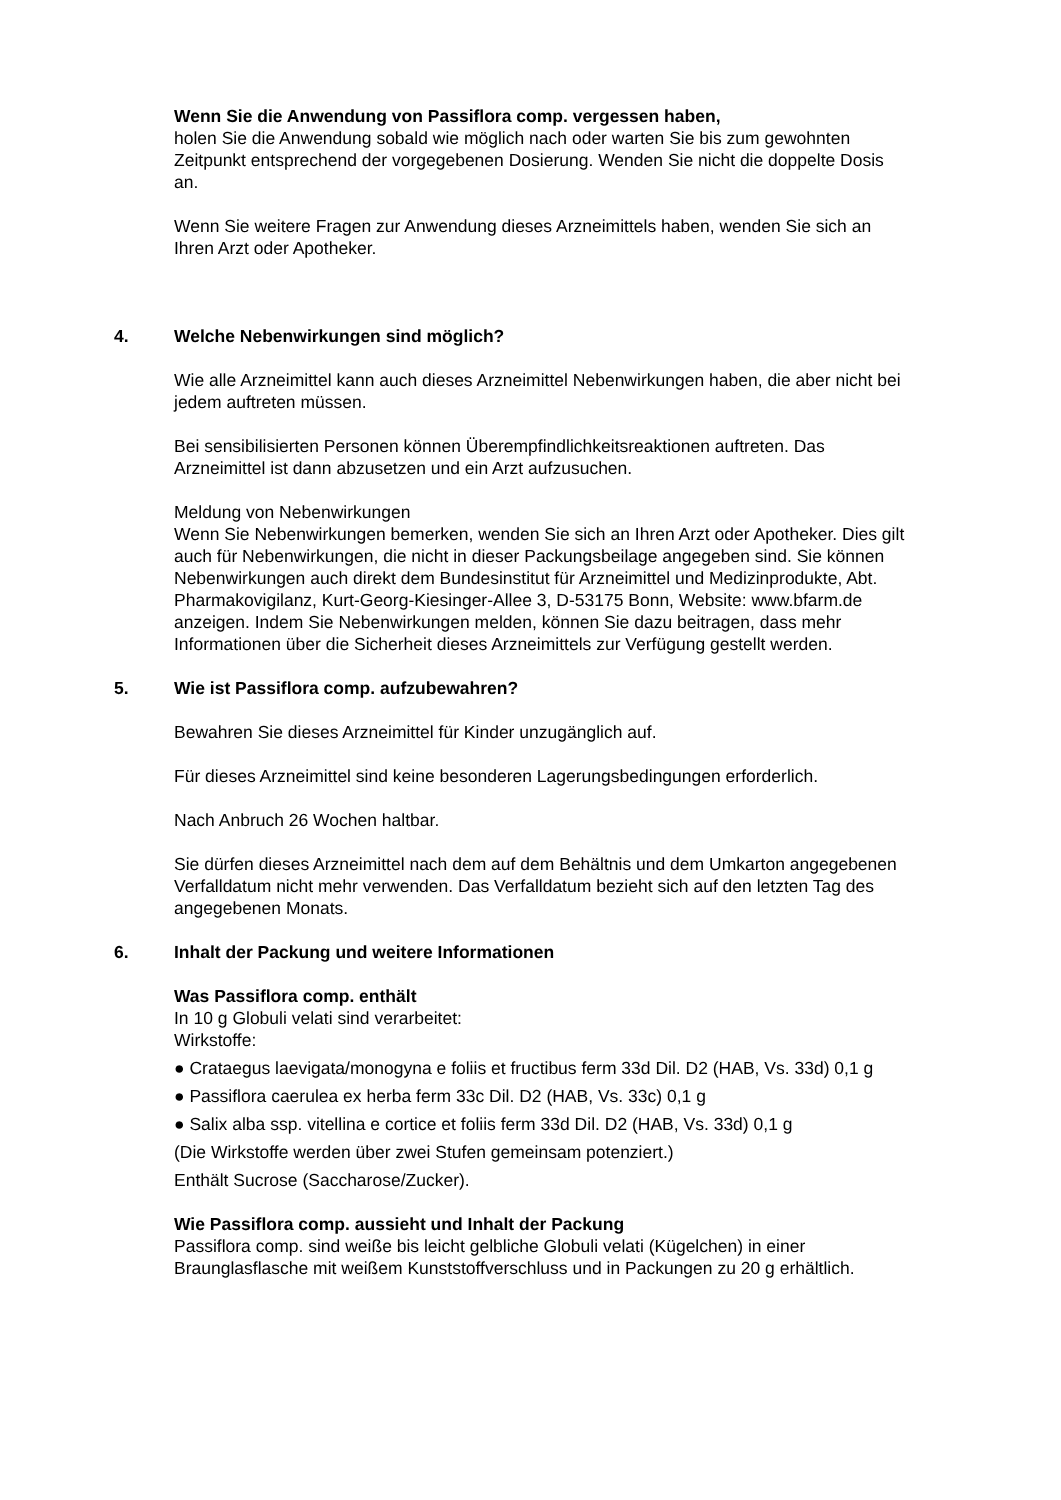Wenn Sie die Anwendung von Passiflora comp. vergessen haben,
holen Sie die Anwendung sobald wie möglich nach oder warten Sie bis zum gewohnten Zeitpunkt entsprechend der vorgegebenen Dosierung. Wenden Sie nicht die doppelte Dosis an.
Wenn Sie weitere Fragen zur Anwendung dieses Arzneimittels haben, wenden Sie sich an Ihren Arzt oder Apotheker.
4. Welche Nebenwirkungen sind möglich?
Wie alle Arzneimittel kann auch dieses Arzneimittel Nebenwirkungen haben, die aber nicht bei jedem auftreten müssen.
Bei sensibilisierten Personen können Überempfindlichkeitsreaktionen auftreten. Das Arzneimittel ist dann abzusetzen und ein Arzt aufzusuchen.
Meldung von Nebenwirkungen
Wenn Sie Nebenwirkungen bemerken, wenden Sie sich an Ihren Arzt oder Apotheker. Dies gilt auch für Nebenwirkungen, die nicht in dieser Packungsbeilage angegeben sind. Sie können Nebenwirkungen auch direkt dem Bundesinstitut für Arzneimittel und Medizinprodukte, Abt. Pharmakovigilanz, Kurt-Georg-Kiesinger-Allee 3, D-53175 Bonn, Website: www.bfarm.de anzeigen. Indem Sie Nebenwirkungen melden, können Sie dazu beitragen, dass mehr Informationen über die Sicherheit dieses Arzneimittels zur Verfügung gestellt werden.
5. Wie ist Passiflora comp. aufzubewahren?
Bewahren Sie dieses Arzneimittel für Kinder unzugänglich auf.
Für dieses Arzneimittel sind keine besonderen Lagerungsbedingungen erforderlich.
Nach Anbruch 26 Wochen haltbar.
Sie dürfen dieses Arzneimittel nach dem auf dem Behältnis und dem Umkarton angegebenen Verfalldatum nicht mehr verwenden. Das Verfalldatum bezieht sich auf den letzten Tag des angegebenen Monats.
6. Inhalt der Packung und weitere Informationen
Was Passiflora comp. enthält
In 10 g Globuli velati sind verarbeitet:
Wirkstoffe:
● Crataegus laevigata/monogyna e foliis et fructibus ferm 33d Dil. D2 (HAB, Vs. 33d) 0,1 g
● Passiflora caerulea ex herba ferm 33c Dil. D2 (HAB, Vs. 33c) 0,1 g
● Salix alba ssp. vitellina e cortice et foliis ferm 33d Dil. D2 (HAB, Vs. 33d) 0,1 g
(Die Wirkstoffe werden über zwei Stufen gemeinsam potenziert.)
Enthält Sucrose (Saccharose/Zucker).
Wie Passiflora comp. aussieht und Inhalt der Packung
Passiflora comp. sind weiße bis leicht gelbliche Globuli velati (Kügelchen) in einer Braunglasflasche mit weißem Kunststoffverschluss und in Packungen zu 20 g erhältlich.